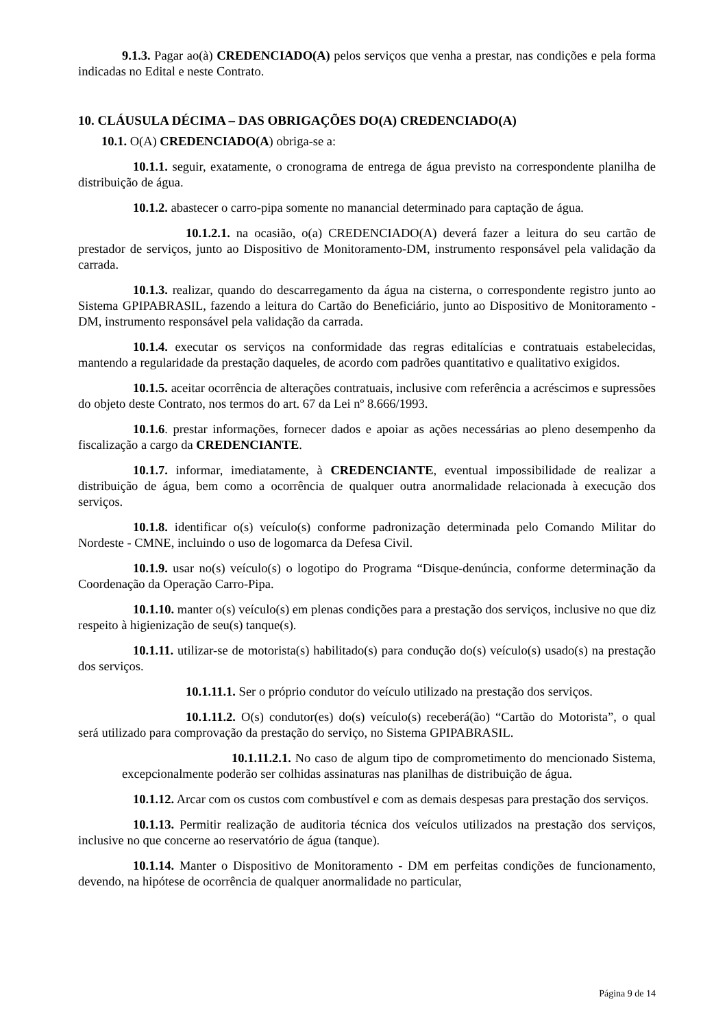9.1.3. Pagar ao(à) CREDENCIADO(A) pelos serviços que venha a prestar, nas condições e pela forma indicadas no Edital e neste Contrato.
10. CLÁUSULA DÉCIMA – DAS OBRIGAÇÕES DO(A) CREDENCIADO(A)
10.1. O(A) CREDENCIADO(A) obriga-se a:
10.1.1. seguir, exatamente, o cronograma de entrega de água previsto na correspondente planilha de distribuição de água.
10.1.2. abastecer o carro-pipa somente no manancial determinado para captação de água.
10.1.2.1. na ocasião, o(a) CREDENCIADO(A) deverá fazer a leitura do seu cartão de prestador de serviços, junto ao Dispositivo de Monitoramento-DM, instrumento responsável pela validação da carrada.
10.1.3. realizar, quando do descarregamento da água na cisterna, o correspondente registro junto ao Sistema GPIPABRASIL, fazendo a leitura do Cartão do Beneficiário, junto ao Dispositivo de Monitoramento - DM, instrumento responsável pela validação da carrada.
10.1.4. executar os serviços na conformidade das regras editalícias e contratuais estabelecidas, mantendo a regularidade da prestação daqueles, de acordo com padrões quantitativo e qualitativo exigidos.
10.1.5. aceitar ocorrência de alterações contratuais, inclusive com referência a acréscimos e supressões do objeto deste Contrato, nos termos do art. 67 da Lei nº 8.666/1993.
10.1.6. prestar informações, fornecer dados e apoiar as ações necessárias ao pleno desempenho da fiscalização a cargo da CREDENCIANTE.
10.1.7. informar, imediatamente, à CREDENCIANTE, eventual impossibilidade de realizar a distribuição de água, bem como a ocorrência de qualquer outra anormalidade relacionada à execução dos serviços.
10.1.8. identificar o(s) veículo(s) conforme padronização determinada pelo Comando Militar do Nordeste - CMNE, incluindo o uso de logomarca da Defesa Civil.
10.1.9. usar no(s) veículo(s) o logotipo do Programa “Disque-denúncia, conforme determinação da Coordenação da Operação Carro-Pipa.
10.1.10. manter o(s) veículo(s) em plenas condições para a prestação dos serviços, inclusive no que diz respeito à higienização de seu(s) tanque(s).
10.1.11. utilizar-se de motorista(s) habilitado(s) para condução do(s) veículo(s) usado(s) na prestação dos serviços.
10.1.11.1. Ser o próprio condutor do veículo utilizado na prestação dos serviços.
10.1.11.2. O(s) condutor(es) do(s) veículo(s) receberá(ão) “Cartão do Motorista”, o qual será utilizado para comprovação da prestação do serviço, no Sistema GPIPABRASIL.
10.1.11.2.1. No caso de algum tipo de comprometimento do mencionado Sistema, excepcionalmente poderão ser colhidas assinaturas nas planilhas de distribuição de água.
10.1.12. Arcar com os custos com combustível e com as demais despesas para prestação dos serviços.
10.1.13. Permitir realização de auditoria técnica dos veículos utilizados na prestação dos serviços, inclusive no que concerne ao reservatório de água (tanque).
10.1.14. Manter o Dispositivo de Monitoramento - DM em perfeitas condições de funcionamento, devendo, na hipótese de ocorrência de qualquer anormalidade no particular,
Página 9 de 14